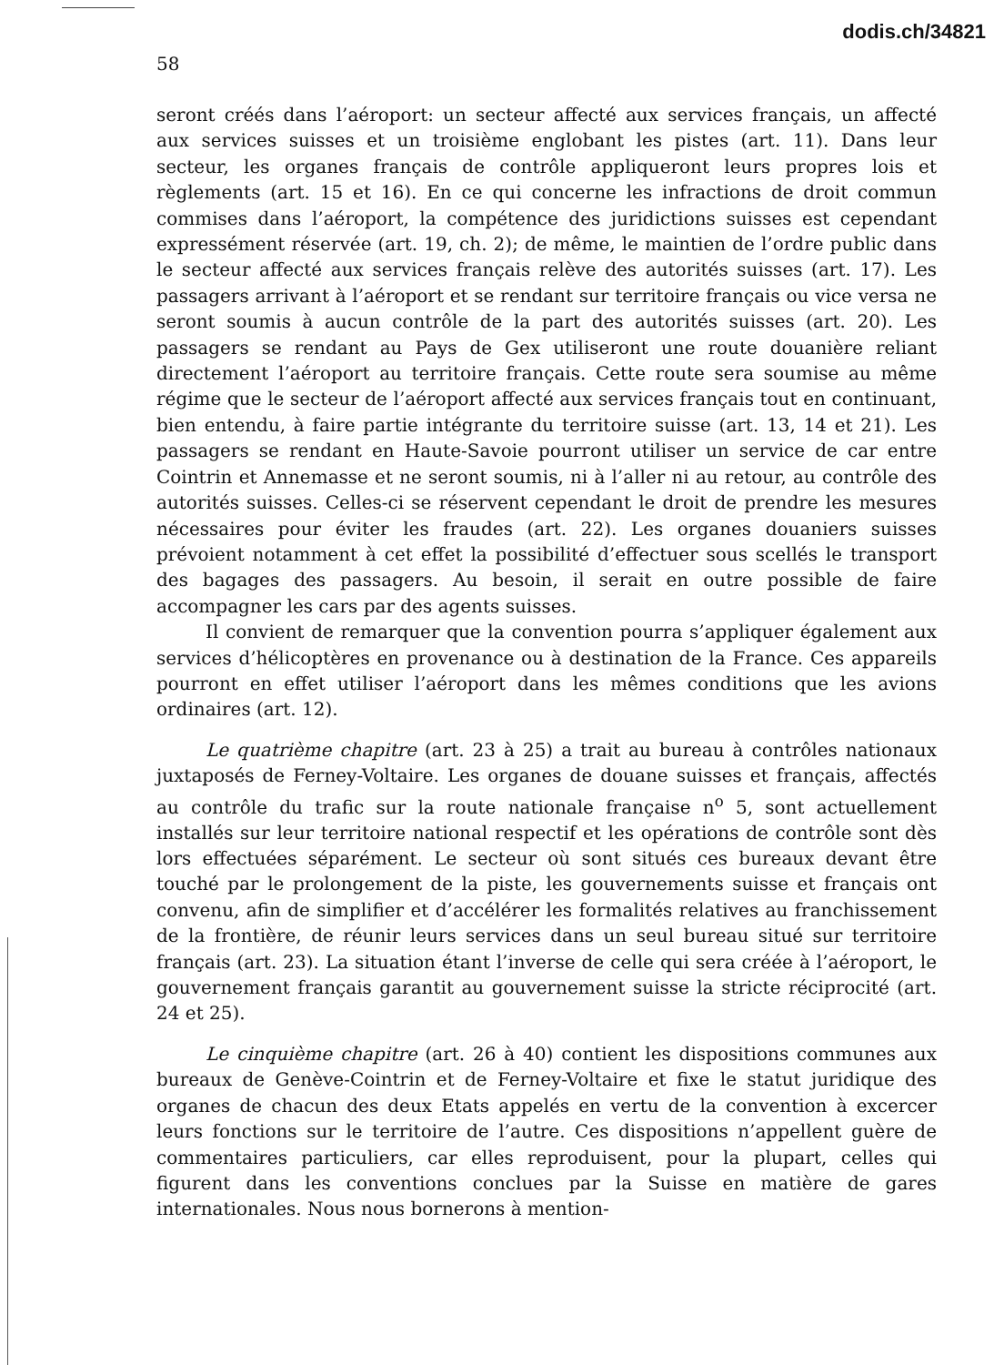dodis.ch/34821
58
seront créés dans l’aéroport: un secteur affecté aux services français, un affecté aux services suisses et un troisième englobant les pistes (art. 11). Dans leur secteur, les organes français de contrôle appliqueront leurs propres lois et règlements (art. 15 et 16). En ce qui concerne les infractions de droit commun commises dans l’aéroport, la compétence des juridictions suisses est cependant expressément réservée (art. 19, ch. 2); de même, le maintien de l’ordre public dans le secteur affecté aux services français relève des autorités suisses (art. 17). Les passagers arrivant à l’aéroport et se rendant sur territoire français ou vice versa ne seront soumis à aucun contrôle de la part des autorités suisses (art. 20). Les passagers se rendant au Pays de Gex utiliseront une route douanière reliant directement l’aéroport au territoire français. Cette route sera soumise au même régime que le secteur de l’aéroport affecté aux services français tout en continuant, bien entendu, à faire partie intégrante du territoire suisse (art. 13, 14 et 21). Les passagers se rendant en Haute-Savoie pourront utiliser un service de car entre Cointrin et Annemasse et ne seront soumis, ni à l’aller ni au retour, au contrôle des autorités suisses. Celles-ci se réservent cependant le droit de prendre les mesures nécessaires pour éviter les fraudes (art. 22). Les organes douaniers suisses prévoient notamment à cet effet la possibilité d’effectuer sous scellés le transport des bagages des passagers. Au besoin, il serait en outre possible de faire accompagner les cars par des agents suisses.
Il convient de remarquer que la convention pourra s’appliquer également aux services d’hélicoptères en provenance ou à destination de la France. Ces appareils pourront en effet utiliser l’aéroport dans les mêmes conditions que les avions ordinaires (art. 12).
Le quatrième chapitre (art. 23 à 25) a trait au bureau à contrôles nationaux juxtaposés de Ferney-Voltaire. Les organes de douane suisses et français, affectés au contrôle du trafic sur la route nationale française n<sup>o</sup> 5, sont actuellement installés sur leur territoire national respectif et les opérations de contrôle sont dès lors effectuées séparément. Le secteur où sont situés ces bureaux devant être touché par le prolongement de la piste, les gouvernements suisse et français ont convenu, afin de simplifier et d’accélérer les formalités relatives au franchissement de la frontière, de réunir leurs services dans un seul bureau situé sur territoire français (art. 23). La situation étant l’inverse de celle qui sera créée à l’aéroport, le gouvernement français garantit au gouvernement suisse la stricte réciprocité (art. 24 et 25).
Le cinquième chapitre (art. 26 à 40) contient les dispositions communes aux bureaux de Genève-Cointrin et de Ferney-Voltaire et fixe le statut juridique des organes de chacun des deux Etats appelés en vertu de la convention à excercer leurs fonctions sur le territoire de l’autre. Ces dispositions n’appellent guère de commentaires particuliers, car elles reproduisent, pour la plupart, celles qui figurent dans les conventions conclues par la Suisse en matière de gares internationales. Nous nous bornerons à mention-